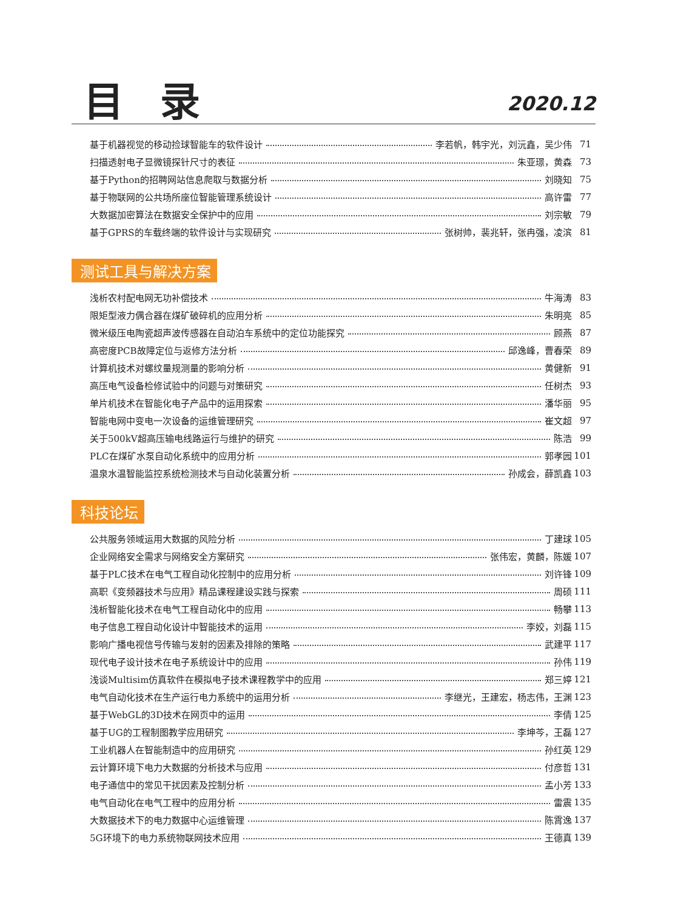目录
2020.12
基于机器视觉的移动捡球智能车的软件设计 李若帆，韩宇光，刘沅鑫，吴少伟 71
扫描透射电子显微镜探针尺寸的表征 朱亚璟，黄森 73
基于Python的招聘网站信息爬取与数据分析 刘晓知 75
基于物联网的公共场所座位智能管理系统设计 高许雷 77
大数据加密算法在数据安全保护中的应用 刘宗敏 79
基于GPRS的车载终端的软件设计与实现研究 张树帅，裴兆轩，张冉强，凌滨 81
测试工具与解决方案
浅析农村配电网无功补偿技术 牛海涛 83
限矩型液力偶合器在煤矿破碎机的应用分析 朱明亮 85
微米级压电陶瓷超声波传感器在自动泊车系统中的定位功能探究 顾燕 87
高密度PCB故障定位与返修方法分析 邱逸峰，曹春荣 89
计算机技术对螺纹量规测量的影响分析 黄健新 91
高压电气设备检修试验中的问题与对策研究 任树杰 93
单片机技术在智能化电子产品中的运用探索 潘华丽 95
智能电网中变电一次设备的运维管理研究 崔文超 97
关于500kV超高压输电线路运行与维护的研究 陈浩 99
PLC在煤矿水泵自动化系统中的应用分析 郭孝园 101
温泉水温智能监控系统检测技术与自动化装置分析 孙成会，薛凯鑫 103
科技论坛
公共服务领域运用大数据的风险分析 丁建球 105
企业网络安全需求与网络安全方案研究 张伟宏，黄麟，陈媛 107
基于PLC技术在电气工程自动化控制中的应用分析 刘许锋 109
高职《变频器技术与应用》精品课程建设实践与探索 周硕 111
浅析智能化技术在电气工程自动化中的应用 畅攀 113
电子信息工程自动化设计中智能技术的运用 李姣，刘磊 115
影响广播电视信号传输与发射的因素及排除的策略 武建平 117
现代电子设计技术在电子系统设计中的应用 孙伟 119
浅谈Multisim仿真软件在模拟电子技术课程教学中的应用 郑三婷 121
电气自动化技术在生产运行电力系统中的运用分析 李继光，王建宏，杨志伟，王渊 123
基于WebGL的3D技术在网页中的运用 李倩 125
基于UG的工程制图教学应用研究 李坤芩，王磊 127
工业机器人在智能制造中的应用研究 孙红英 129
云计算环境下电力大数据的分析技术与应用 付彦哲 131
电子通信中的常见干扰因素及控制分析 孟小芳 133
电气自动化在电气工程中的应用分析 雷震 135
大数据技术下的电力数据中心运维管理 陈霄逸 137
5G环境下的电力系统物联网技术应用 王德真 139